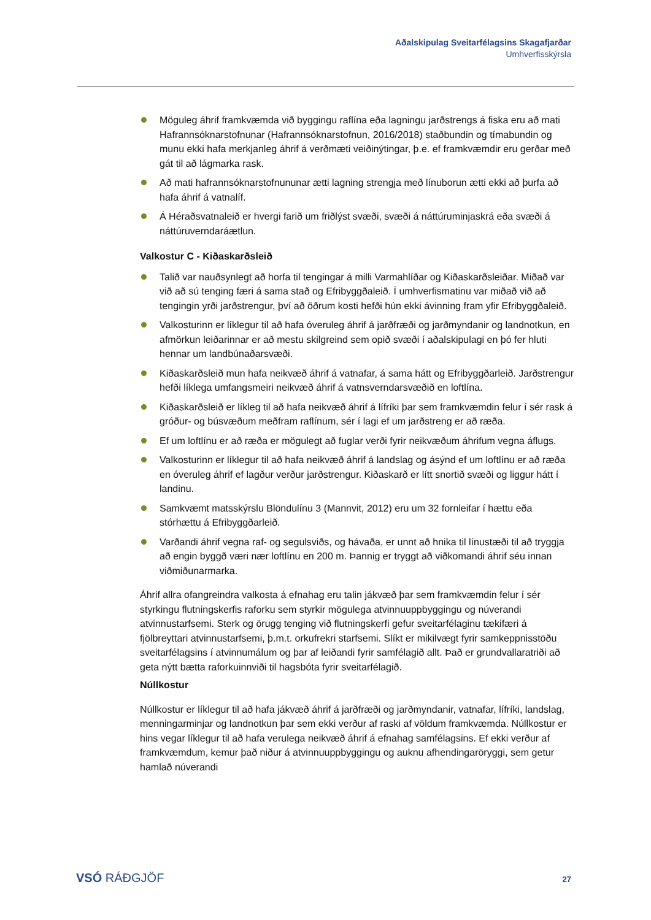Aðalskipulag Sveitarfélagsins Skagafjarðar
Umhverfisskýrsla
Möguleg áhrif framkvæmda við byggingu raflína eða lagningu jarðstrengs á fiska eru að mati Hafrannsóknarstofnunar (Hafrannsóknarstofnun, 2016/2018) staðbundin og tímabundin og munu ekki hafa merkjanleg áhrif á verðmæti veiðinýtingar, þ.e. ef framkvæmdir eru gerðar með gát til að lágmarka rask.
Að mati hafrannsóknarstofnununar ætti lagning strengja með línuborun ætti ekki að þurfa að hafa áhrif á vatnalíf.
Á Héraðsvatnaleið er hvergi farið um friðlýst svæði, svæði á náttúruminjaskrá eða svæði á náttúruverndaráætlun.
Valkostur C - Kiðaskarðsleið
Talið var nauðsynlegt að horfa til tengingar á milli Varmahlíðar og Kiðaskarðsleiðar. Miðað var við að sú tenging færi á sama stað og Efribyggðaleið. Í umhverfismatinu var miðað við að tengingin yrði jarðstrengur, því að öðrum kosti hefði hún ekki ávinning fram yfir Efribyggðaleið.
Valkosturinn er líklegur til að hafa óveruleg áhrif á jarðfræði og jarðmyndanir og landnotkun, en afmörkun leiðarinnar er að mestu skilgreind sem opið svæði í aðalskipulagi en þó fer hluti hennar um landbúnaðarsvæði.
Kiðaskarðsleið mun hafa neikvæð áhrif á vatnafar, á sama hátt og Efribyggðarleið. Jarðstrengur hefði líklega umfangsmeiri neikvæð áhrif á vatnsverndarsvæðið en loftlína.
Kiðaskarðsleið er líkleg til að hafa neikvæð áhrif á lífríki þar sem framkvæmdin felur í sér rask á gróður- og búsvæðum meðfram raflínum, sér í lagi ef um jarðstreng er að ræða.
Ef um loftlínu er að ræða er mögulegt að fuglar verði fyrir neikvæðum áhrifum vegna áflugs.
Valkosturinn er líklegur til að hafa neikvæð áhrif á landslag og ásýnd ef um loftlínu er að ræða en óveruleg áhrif ef lagður verður jarðstrengur. Kiðaskarð er lítt snortið svæði og liggur hátt í landinu.
Samkvæmt matsskýrslu Blöndulínu 3 (Mannvit, 2012) eru um 32 fornleifar í hættu eða stórhættu á Efribyggðarleið.
Varðandi áhrif vegna raf- og segulsviðs, og hávaða, er unnt að hnika til línustæði til að tryggja að engin byggð væri nær loftlínu en 200 m. Þannig er tryggt að viðkomandi áhrif séu innan viðmiðunarmarka.
Áhrif allra ofangreindra valkosta á efnahag eru talin jákvæð þar sem framkvæmdin felur í sér styrkingu flutningskerfis raforku sem styrkir mögulega atvinnuuppbyggingu og núverandi atvinnustarfsemi. Sterk og örugg tenging við flutningskerfi gefur sveitarfélaginu tækifæri á fjölbreyttari atvinnustarfsemi, þ.m.t. orkufrekri starfsemi. Slíkt er mikilvægt fyrir samkeppnisstöðu sveitarfélagsins í atvinnumálum og þar af leiðandi fyrir samfélagið allt. Það er grundvallaratriði að geta nýtt bætta raforkuinnviði til hagsbóta fyrir sveitarfélagið.
Núllkostur
Núllkostur er líklegur til að hafa jákvæð áhrif á jarðfræði og jarðmyndanir, vatnafar, lífríki, landslag, menningarminjar og landnotkun þar sem ekki verður af raski af völdum framkvæmda. Núllkostur er hins vegar líklegur til að hafa verulega neikvæð áhrif á efnahag samfélagsins. Ef ekki verður af framkvæmdum, kemur það niður á atvinnuuppbyggingu og auknu afhendingaröryggi, sem getur hamlað núverandi
VSÓ RÁÐGJÖF 27